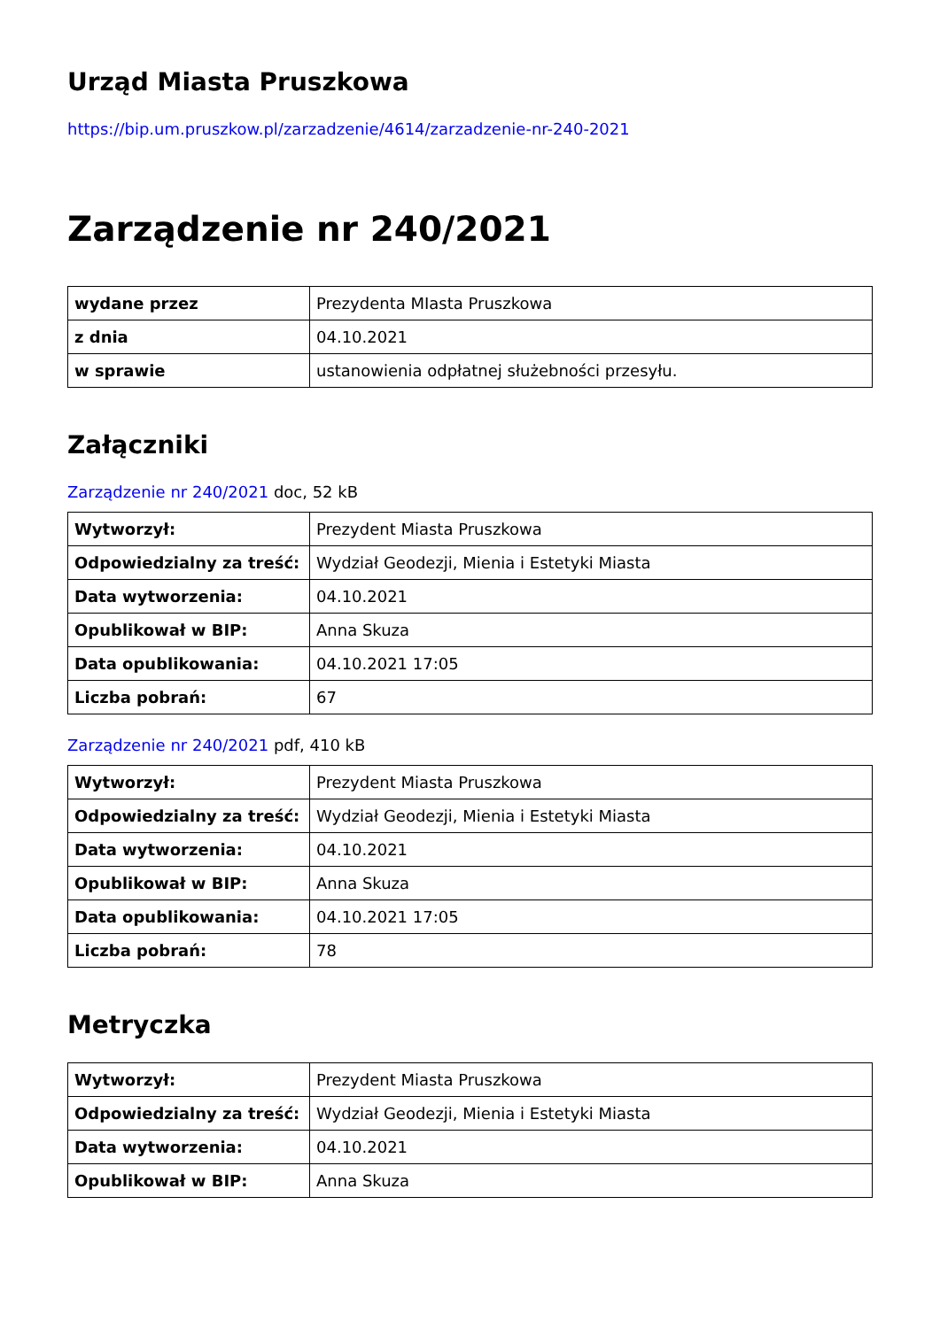Urząd Miasta Pruszkowa
https://bip.um.pruszkow.pl/zarzadzenie/4614/zarzadzenie-nr-240-2021
Zarządzenie nr 240/2021
| wydane przez | Prezydenta MIasta Pruszkowa |
| z dnia | 04.10.2021 |
| w sprawie | ustanowienia odpłatnej służebności przesyłu. |
Załączniki
Zarządzenie nr 240/2021 doc, 52 kB
| Wytworzył: | Prezydent Miasta Pruszkowa |
| Odpowiedzialny za treść: | Wydział Geodezji, Mienia i Estetyki Miasta |
| Data wytworzenia: | 04.10.2021 |
| Opublikował w BIP: | Anna Skuza |
| Data opublikowania: | 04.10.2021 17:05 |
| Liczba pobrań: | 67 |
Zarządzenie nr 240/2021 pdf, 410 kB
| Wytworzył: | Prezydent Miasta Pruszkowa |
| Odpowiedzialny za treść: | Wydział Geodezji, Mienia i Estetyki Miasta |
| Data wytworzenia: | 04.10.2021 |
| Opublikował w BIP: | Anna Skuza |
| Data opublikowania: | 04.10.2021 17:05 |
| Liczba pobrań: | 78 |
Metryczka
| Wytworzył: | Prezydent Miasta Pruszkowa |
| Odpowiedzialny za treść: | Wydział Geodezji, Mienia i Estetyki Miasta |
| Data wytworzenia: | 04.10.2021 |
| Opublikował w BIP: | Anna Skuza |